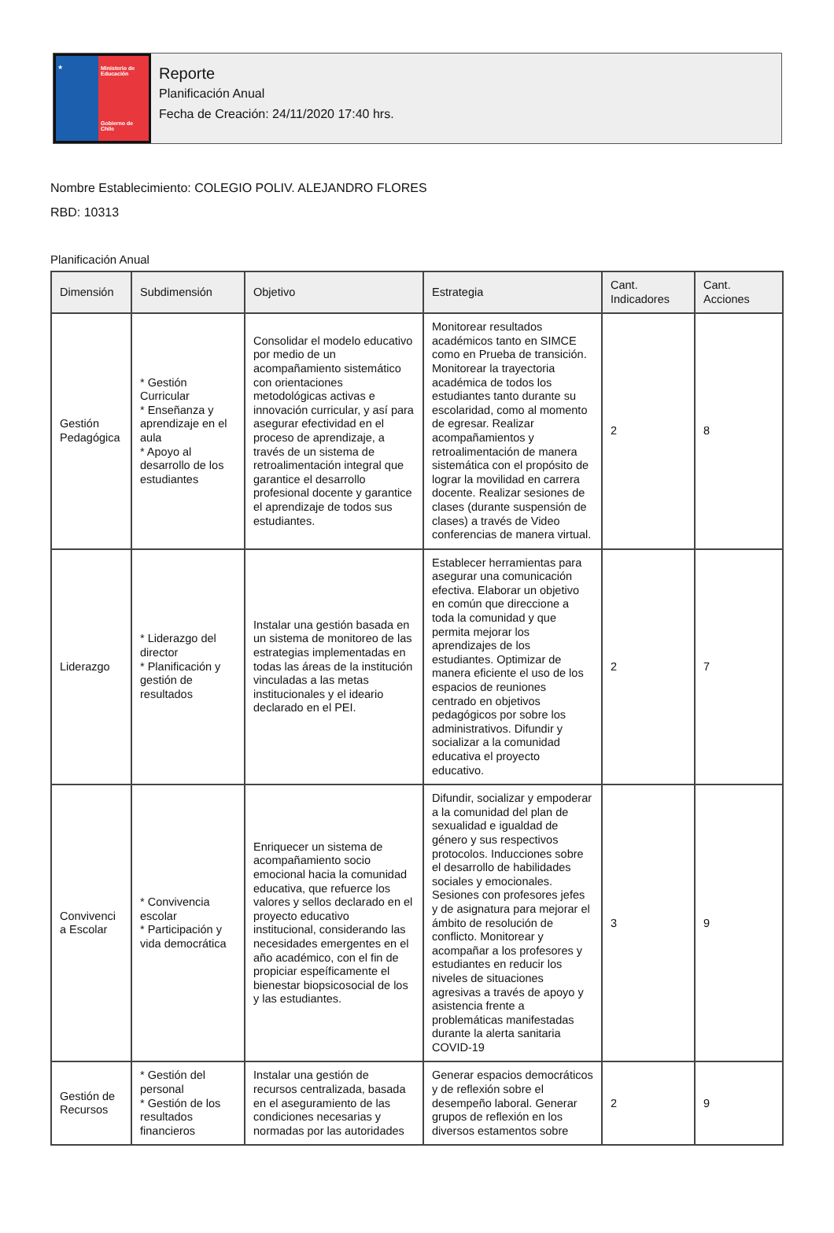★ Ministerio de Educación
Gobierno de Chile
Reporte
Planificación Anual
Fecha de Creación: 24/11/2020 17:40 hrs.
Nombre Establecimiento: COLEGIO POLIV. ALEJANDRO FLORES
RBD: 10313
Planificación Anual
| Dimensión | Subdimensión | Objetivo | Estrategia | Cant. Indicadores | Cant. Acciones |
| --- | --- | --- | --- | --- | --- |
| Gestión Pedagógica | * Gestión Curricular * Enseñanza y aprendizaje en el aula * Apoyo al desarrollo de los estudiantes | Consolidar el modelo educativo por medio de un acompañamiento sistemático con orientaciones metodológicas activas e innovación curricular, y así para asegurar efectividad en el proceso de aprendizaje, a través de un sistema de retroalimentación integral que garantice el desarrollo profesional docente y garantice el aprendizaje de todos sus estudiantes. | Monitorear resultados académicos tanto en SIMCE como en Prueba de transición. Monitorear la trayectoria académica de todos los estudiantes tanto durante su escolaridad, como al momento de egresar. Realizar acompañamientos y retroalimentación de manera sistemática con el propósito de lograr la movilidad en carrera docente. Realizar sesiones de clases (durante suspensión de clases) a través de Video conferencias de manera virtual. | 2 | 8 |
| Liderazgo | * Liderazgo del director * Planificación y gestión de resultados | Instalar una gestión basada en un sistema de monitoreo de las estrategias implementadas en todas las áreas de la institución vinculadas a las metas institucionales y el ideario declarado en el PEI. | Establecer herramientas para asegurar una comunicación efectiva. Elaborar un objetivo en común que direccione a toda la comunidad y que permita mejorar los aprendizajes de los estudiantes. Optimizar de manera eficiente el uso de los espacios de reuniones centrado en objetivos pedagógicos por sobre los administrativos. Difundir y socializar a la comunidad educativa el proyecto educativo. | 2 | 7 |
| Convivenci a Escolar | * Convivencia escolar * Participación y vida democrática | Enriquecer un sistema de acompañamiento socio emocional hacia la comunidad educativa, que refuerce los valores y sellos declarado en el proyecto educativo institucional, considerando las necesidades emergentes en el año académico, con el fin de propiciar espeíficamente el bienestar biopsicosocial de los y las estudiantes. | Difundir, socializar y empoderar a la comunidad del plan de sexualidad e igualdad de género y sus respectivos protocolos. Inducciones sobre el desarrollo de habilidades sociales y emocionales. Sesiones con profesores jefes y de asignatura para mejorar el ámbito de resolución de conflicto. Monitorear y acompañar a los profesores y estudiantes en reducir los niveles de situaciones agresivas a través de apoyo y asistencia frente a problemáticas manifestadas durante la alerta sanitaria COVID-19 | 3 | 9 |
| Gestión de Recursos | * Gestión del personal * Gestión de los resultados financieros | Instalar una gestión de recursos centralizada, basada en el aseguramiento de las condiciones necesarias y normadas por las autoridades | Generar espacios democráticos y de reflexión sobre el desempeño laboral. Generar grupos de reflexión en los diversos estamentos sobre | 2 | 9 |